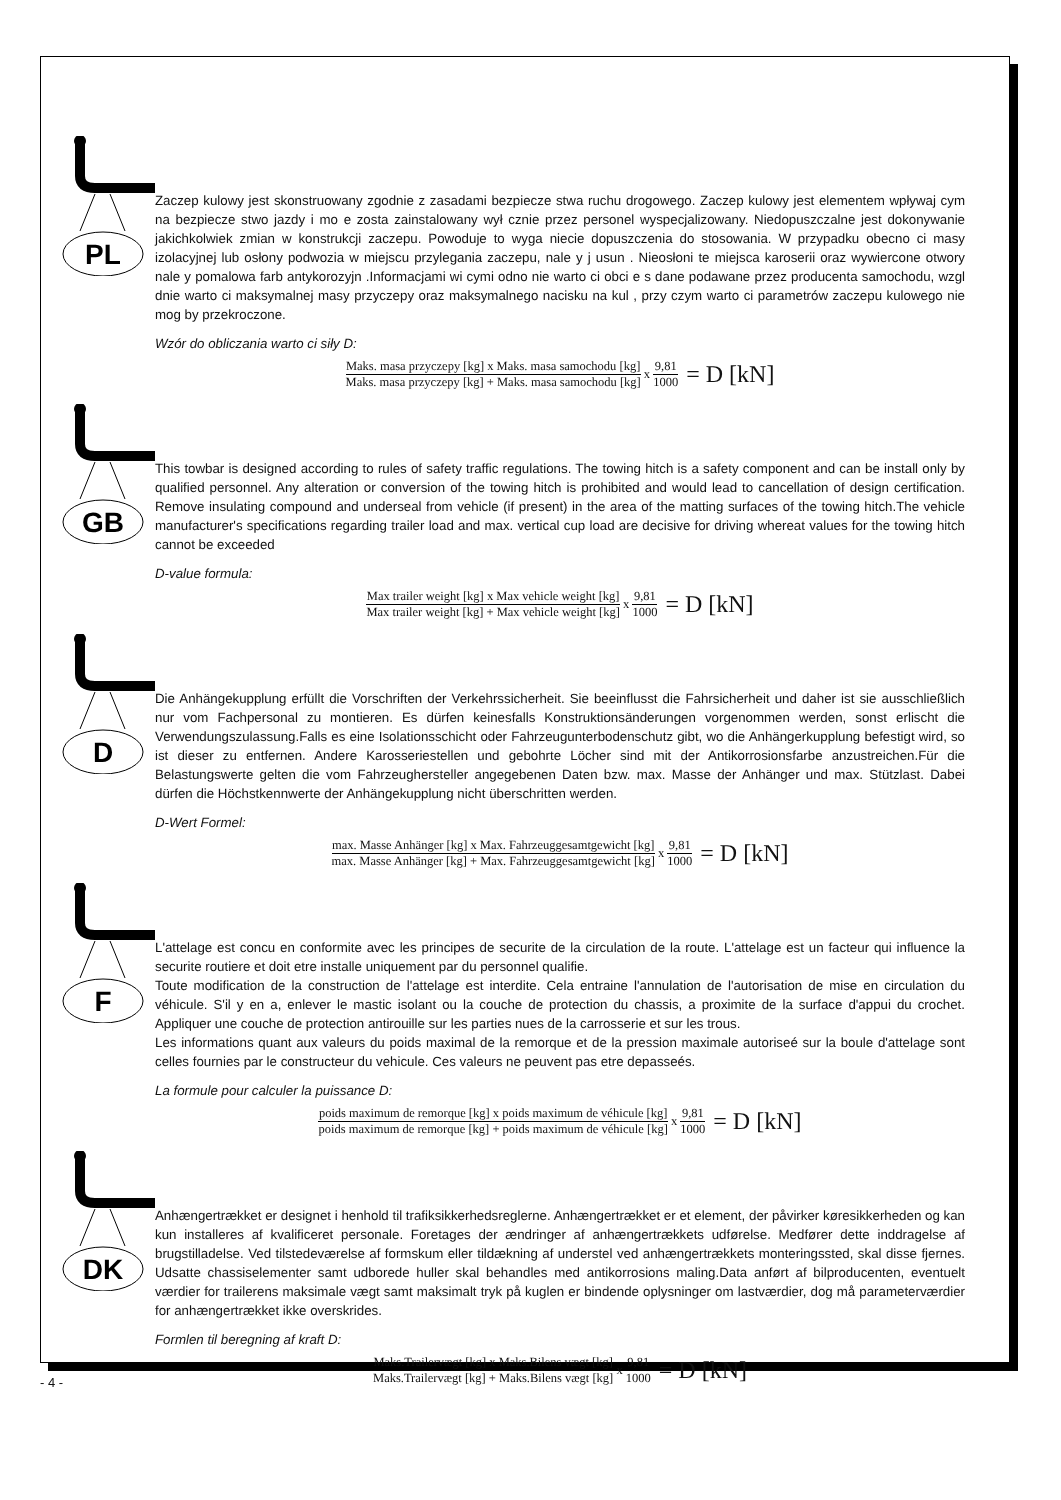PL
Zaczep kulowy jest skonstruowany zgodnie z zasadami bezpiecze stwa ruchu drogowego. Zaczep kulowy jest elementem wpływaj cym na bezpiecze stwo jazdy i mo e zosta zainstalowany wył cznie przez personel wyspecjalizowany. Niedopuszczalne jest dokonywanie jakichkolwiek zmian w konstrukcji zaczepu. Powoduje to wyga niecie dopuszczenia do stosowania. W przypadku obecno ci masy izolacyjnej lub osłony podwozia w miejscu przylegania zaczepu, nale y j usun . Nieosłoni te miejsca karoserii oraz wywiercone otwory nale y pomalowa farb antykorozyjn .Informacjami wi cymi odno nie warto ci obci e s dane podawane przez producenta samochodu, wzgl dnie warto ci maksymalnej masy przyczepy oraz maksymalnego nacisku na kul , przy czym warto ci parametrów zaczepu kulowego nie mog by przekroczone.
Wzór do obliczania warto ci siły D:
Maks. masa przyczepy [kg] x Maks. masa samochodu [kg] Maks. masa przyczepy [kg] + Maks. masa samochodu [kg] x 9,81 1000 = D [kN]
GB
This towbar is designed according to rules of safety traffic regulations. The towing hitch is a safety component and can be install only by qualified personnel. Any alteration or conversion of the towing hitch is prohibited and would lead to cancellation of design certification. Remove insulating compound and underseal from vehicle (if present) in the area of the matting surfaces of the towing hitch.The vehicle manufacturer's specifications regarding trailer load and max. vertical cup load are decisive for driving whereat values for the towing hitch cannot be exceeded
D-value formula:
Max trailer weight [kg] x Max vehicle weight [kg] Max trailer weight [kg] + Max vehicle weight [kg] x 9,81 1000 = D [kN]
D
Die Anhängekupplung erfüllt die Vorschriften der Verkehrssicherheit. Sie beeinflusst die Fahrsicherheit und daher ist sie ausschließlich nur vom Fachpersonal zu montieren. Es dürfen keinesfalls Konstruktionsänderungen vorgenommen werden, sonst erlischt die Verwendungszulassung.Falls es eine Isolationsschicht oder Fahrzeugunterbodenschutz gibt, wo die Anhängerkupplung befestigt wird, so ist dieser zu entfernen. Andere Karosseriestellen und gebohrte Löcher sind mit der Antikorrosionsfarbe anzustreichen.Für die Belastungswerte gelten die vom Fahrzeughersteller angegebenen Daten bzw. max. Masse der Anhänger und max. Stützlast. Dabei dürfen die Höchstkennwerte der Anhängekupplung nicht überschritten werden.
D-Wert Formel:
max. Masse Anhänger [kg] x Max. Fahrzeuggesamtgewicht [kg] max. Masse Anhänger [kg] + Max. Fahrzeuggesamtgewicht [kg] x 9,81 1000 = D [kN]
F
L'attelage est concu en conformite avec les principes de securite de la circulation de la route. L'attelage est un facteur qui influence la securite routiere et doit etre installe uniquement par du personnel qualifie.
Toute modification de la construction de l'attelage est interdite. Cela entraine l'annulation de l'autorisation de mise en circulation du véhicule. S'il y en a, enlever le mastic isolant ou la couche de protection du chassis, a proximite de la surface d'appui du crochet. Appliquer une couche de protection antirouille sur les parties nues de la carrosserie et sur les trous.
Les informations quant aux valeurs du poids maximal de la remorque et de la pression maximale autoriseé sur la boule d'attelage sont celles fournies par le constructeur du vehicule. Ces valeurs ne peuvent pas etre depasseés.
La formule pour calculer la puissance D:
poids maximum de remorque [kg] x poids maximum de véhicule [kg] poids maximum de remorque [kg] + poids maximum de véhicule [kg] x 9,81 1000 = D [kN]
DK
Anhængertrækket er designet i henhold til trafiksikkerhedsreglerne. Anhængertrækket er et element, der påvirker køresikkerheden og kan kun installeres af kvalificeret personale. Foretages der ændringer af anhængertrækkets udførelse. Medfører dette inddragelse af brugstilladelse. Ved tilstedeværelse af formskum eller tildækning af understel ved anhængertrækkets monteringssted, skal disse fjernes. Udsatte chassiselementer samt udborede huller skal behandles med antikorrosions maling.Data anført af bilproducenten, eventuelt værdier for trailerens maksimale vægt samt maksimalt tryk på kuglen er bindende oplysninger om lastværdier, dog må parameterværdier for anhængertrækket ikke overskrides.
Formlen til beregning af kraft D:
Maks.Trailervægt [kg] x Maks.Bilens vægt [kg] Maks.Trailervægt [kg] + Maks.Bilens vægt [kg] x 9,81 1000 = D [kN]
- 4 -